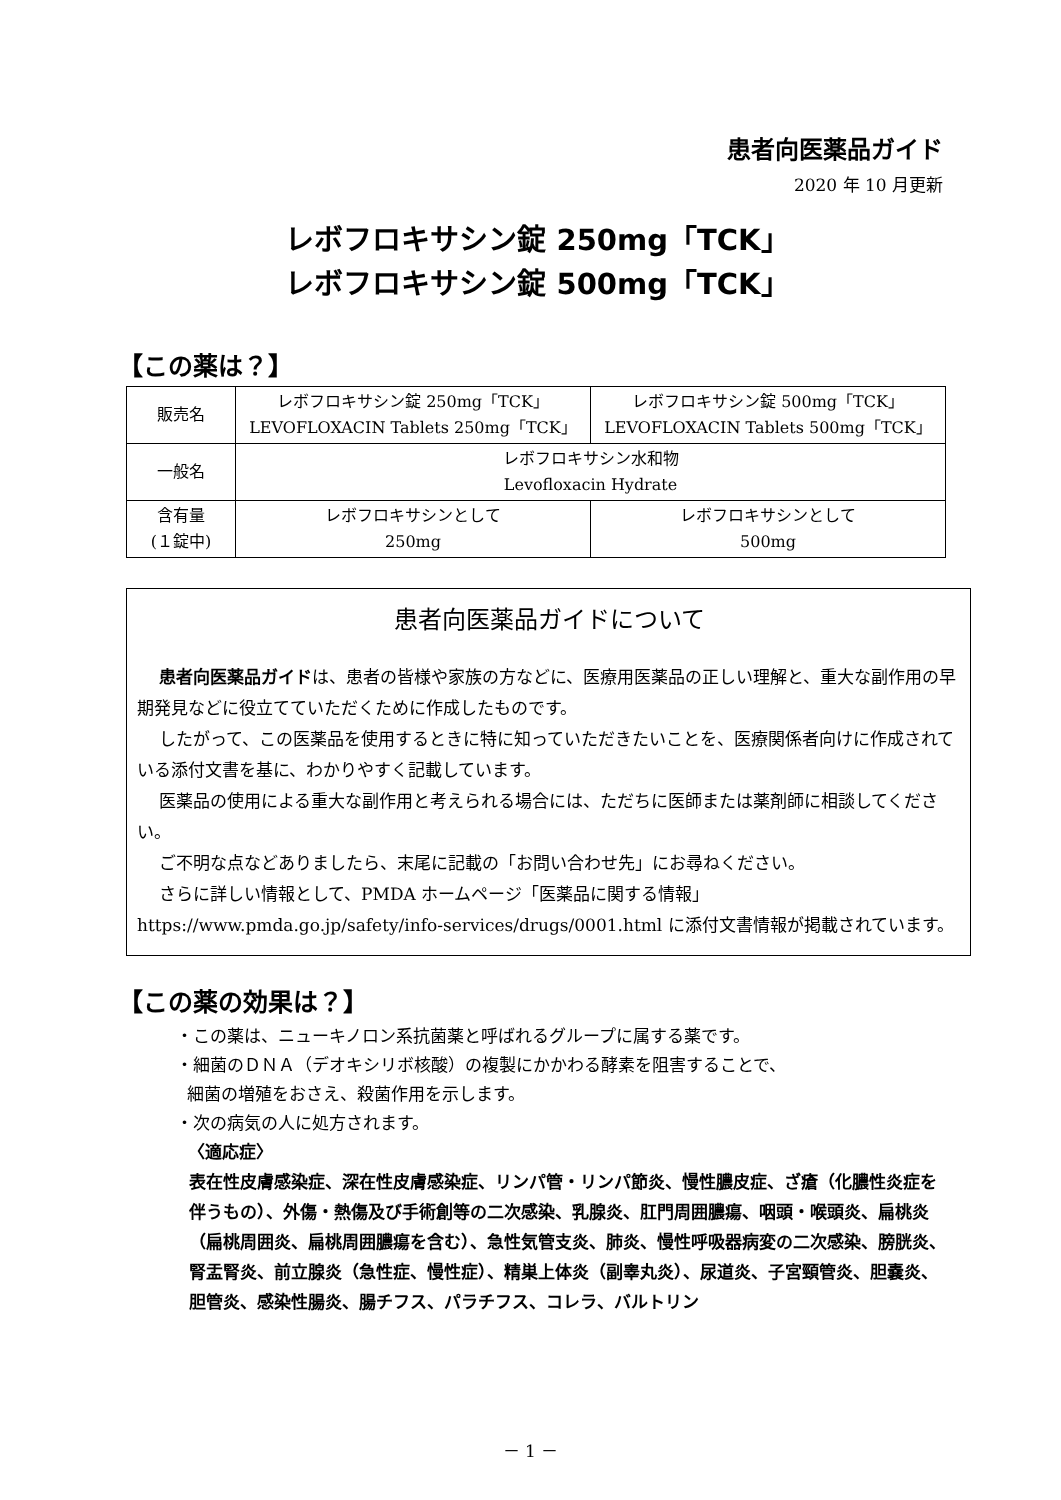患者向医薬品ガイド
2020 年 10 月更新
レボフロキサシン錠 250mg「TCK」
レボフロキサシン錠 500mg「TCK」
【この薬は？】
| 販売名 | レボフロキサシン錠 250mg「TCK」 LEVOFLOXACIN Tablets 250mg「TCK」 | レボフロキサシン錠 500mg「TCK」 LEVOFLOXACIN Tablets 500mg「TCK」 |
| 一般名 | レボフロキサシン水和物 Levofloxacin Hydrate | |
| 含有量 (１錠中) | レボフロキサシンとして 250mg | レボフロキサシンとして 500mg |
患者向医薬品ガイドについて
患者向医薬品ガイドは、患者の皆様や家族の方などに、医療用医薬品の正しい理解と、重大な副作用の早期発見などに役立てていただくために作成したものです。
したがって、この医薬品を使用するときに特に知っていただきたいことを、医療関係者向けに作成されている添付文書を基に、わかりやすく記載しています。
医薬品の使用による重大な副作用と考えられる場合には、ただちに医師または薬剤師に相談してください。
ご不明な点などありましたら、末尾に記載の「お問い合わせ先」にお尋ねください。
さらに詳しい情報として、PMDA ホームページ「医薬品に関する情報」 https://www.pmda.go.jp/safety/info-services/drugs/0001.html に添付文書情報が掲載されています。
【この薬の効果は？】
・この薬は、ニューキノロン系抗菌薬と呼ばれるグループに属する薬です。
・細菌のＤＮＡ（デオキシリボ核酸）の複製にかかわる酵素を阻害することで、
細菌の増殖をおさえ、殺菌作用を示します。
・次の病気の人に処方されます。
〈適応症〉
表在性皮膚感染症、深在性皮膚感染症、リンパ管・リンパ節炎、慢性膿皮症、ざ瘡（化膿性炎症を伴うもの）、外傷・熱傷及び手術創等の二次感染、乳腺炎、肛門周囲膿瘍、咽頭・喉頭炎、扁桃炎（扁桃周囲炎、扁桃周囲膿瘍を含む）、急性気管支炎、肺炎、慢性呼吸器病変の二次感染、膀胱炎、腎盂腎炎、前立腺炎（急性症、慢性症）、精巣上体炎（副睾丸炎）、尿道炎、子宮頸管炎、胆嚢炎、胆管炎、感染性腸炎、腸チフス、パラチフス、コレラ、バルトリン
－ 1 －